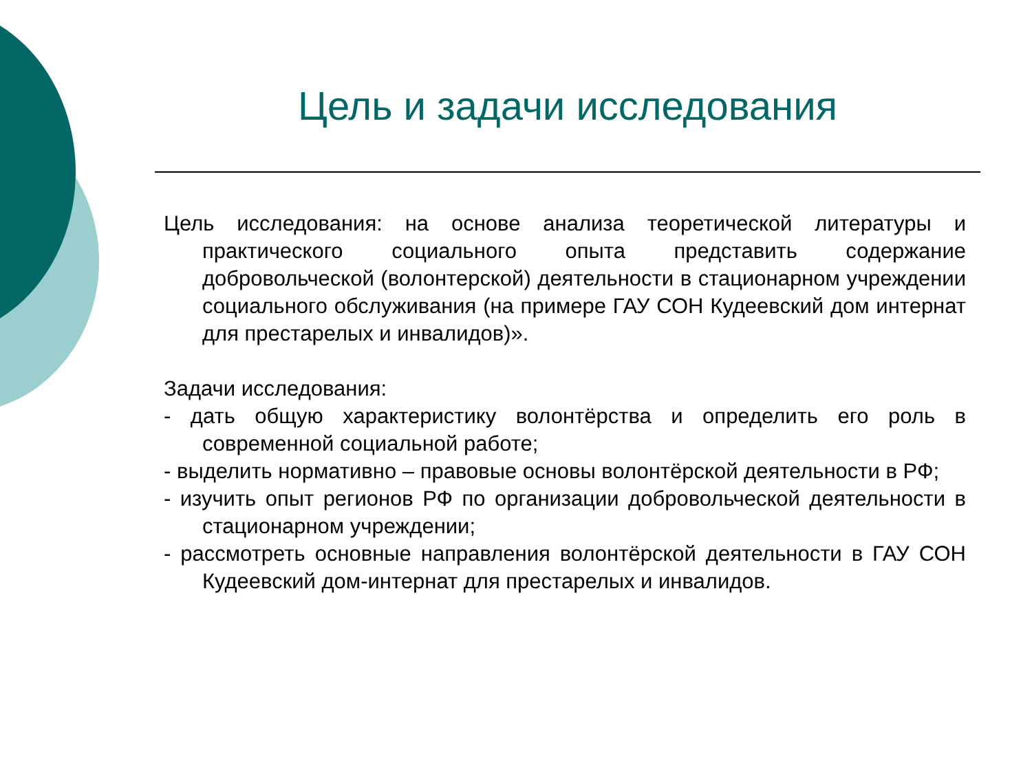Цель и задачи исследования
Цель исследования: на основе анализа теоретической литературы и практического социального опыта представить содержание добровольческой (волонтерской) деятельности в стационарном учреждении социального обслуживания (на примере ГАУ СОН Кудеевский дом интернат для престарелых и инвалидов)».
Задачи исследования:
- дать общую характеристику волонтёрства и определить его роль в современной социальной работе;
- выделить нормативно – правовые основы волонтёрской деятельности в РФ;
- изучить опыт регионов РФ по организации добровольческой деятельности в стационарном учреждении;
- рассмотреть основные направления волонтёрской деятельности в ГАУ СОН Кудеевский дом-интернат для престарелых и инвалидов.